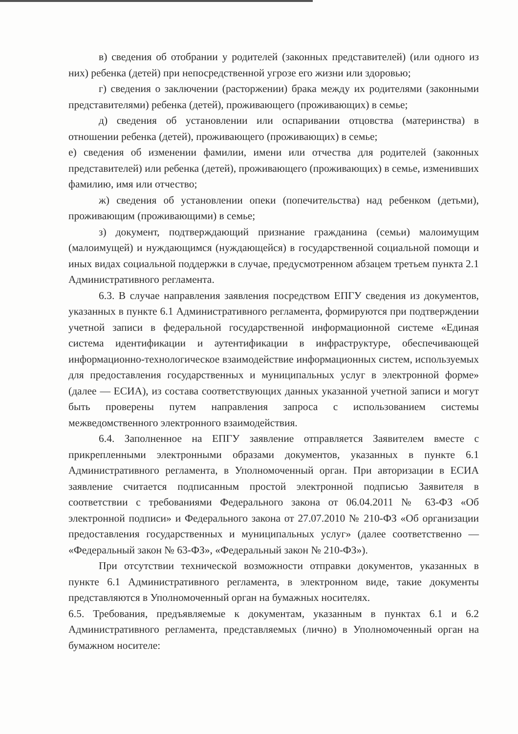в) сведения об отобрании у родителей (законных представителей) (или одного из них) ребенка (детей) при непосредственной угрозе его жизни или здоровью;
г) сведения о заключении (расторжении) брака между их родителями (законными представителями) ребенка (детей), проживающего (проживающих) в семье;
д) сведения об установлении или оспаривании отцовства (материнства) в отношении ребенка (детей), проживающего (проживающих) в семье;
е) сведения об изменении фамилии, имени или отчества для родителей (законных представителей) или ребенка (детей), проживающего (проживающих) в семье, изменивших фамилию, имя или отчество;
ж) сведения об установлении опеки (попечительства) над ребенком (детьми), проживающим (проживающими) в семье;
з) документ, подтверждающий признание гражданина (семьи) малоимущим (малоимущей) и нуждающимся (нуждающейся) в государственной социальной помощи и иных видах социальной поддержки в случае, предусмотренном абзацем третьем пункта 2.1 Административного регламента.
6.3. В случае направления заявления посредством ЕПГУ сведения из документов, указанных в пункте 6.1 Административного регламента, формируются при подтверждении учетной записи в федеральной государственной информационной системе «Единая система идентификации и аутентификации в инфраструктуре, обеспечивающей информационно-технологическое взаимодействие информационных систем, используемых для предоставления государственных и муниципальных услуг в электронной форме» (далее — ЕСИА), из состава соответствующих данных указанной учетной записи и могут быть проверены путем направления запроса с использованием системы межведомственного электронного взаимодействия.
6.4. Заполненное на ЕПГУ заявление отправляется Заявителем вместе с прикрепленными электронными образами документов, указанных в пункте 6.1 Административного регламента, в Уполномоченный орган. При авторизации в ЕСИА заявление считается подписанным простой электронной подписью Заявителя в соответствии с требованиями Федерального закона от 06.04.2011 № 63-ФЗ «Об электронной подписи» и Федерального закона от 27.07.2010 № 210-ФЗ «Об организации предоставления государственных и муниципальных услуг» (далее соответственно — «Федеральный закон № 63-ФЗ», «Федеральный закон № 210-ФЗ»).
При отсутствии технической возможности отправки документов, указанных в пункте 6.1 Административного регламента, в электронном виде, такие документы представляются в Уполномоченный орган на бумажных носителях.
6.5. Требования, предъявляемые к документам, указанным в пунктах 6.1 и 6.2 Административного регламента, представляемых (лично) в Уполномоченный орган на бумажном носителе: